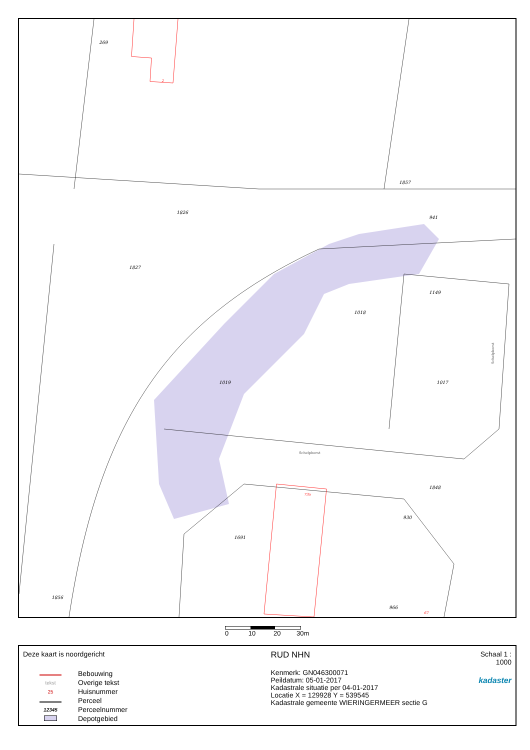269
1857
1826
1827
941
1149
1018
1019
1017
1848
930
1691
1856
966
Schelphorst
Schelphorst
2
73a
67
0 10 20 30m
Deze kaart is noordgericht
Bebouwing
tekst Overige tekst
25 Huisnummer
Perceel
12345 Perceelnummer
Depotgebied
RUD NHN
Kenmerk: GN046300071
Peildatum: 05-01-2017
Kadastrale situatie per 04-01-2017
Locatie X = 129928 Y = 539545
Kadastrale gemeente WIERINGERMEER sectie G
Schaal 1 : 1000
kadaster